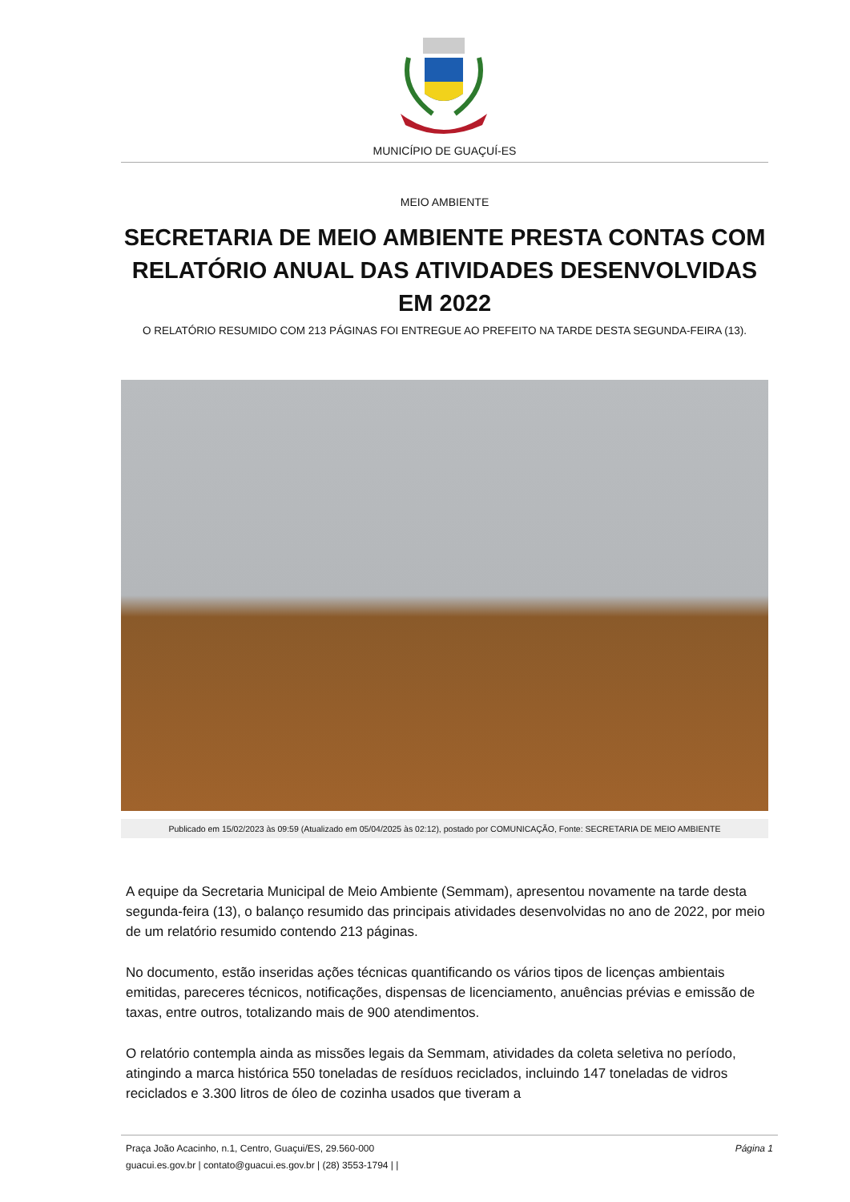MUNICÍPIO DE GUAÇUÍ-ES
MEIO AMBIENTE
SECRETARIA DE MEIO AMBIENTE PRESTA CONTAS COM RELATÓRIO ANUAL DAS ATIVIDADES DESENVOLVIDAS EM 2022
O RELATÓRIO RESUMIDO COM 213 PÁGINAS FOI ENTREGUE AO PREFEITO NA TARDE DESTA SEGUNDA-FEIRA (13).
Publicado em 15/02/2023 às 09:59 (Atualizado em 05/04/2025 às 02:12), postado por COMUNICAÇÃO, Fonte: SECRETARIA DE MEIO AMBIENTE
A equipe da Secretaria Municipal de Meio Ambiente (Semmam), apresentou novamente na tarde desta segunda-feira (13), o balanço resumido das principais atividades desenvolvidas no ano de 2022, por meio de um relatório resumido contendo 213 páginas.
No documento, estão inseridas ações técnicas quantificando os vários tipos de licenças ambientais emitidas, pareceres técnicos, notificações, dispensas de licenciamento, anuências prévias e emissão de taxas, entre outros, totalizando mais de 900 atendimentos.
O relatório contempla ainda as missões legais da Semmam, atividades da coleta seletiva no período, atingindo a marca histórica 550 toneladas de resíduos reciclados, incluindo 147 toneladas de vidros reciclados e 3.300 litros de óleo de cozinha usados que tiveram a
Praça João Acacinho, n.1, Centro, Guaçui/ES, 29.560-000
guacui.es.gov.br | contato@guacui.es.gov.br | (28) 3553-1794 | |
Página 1